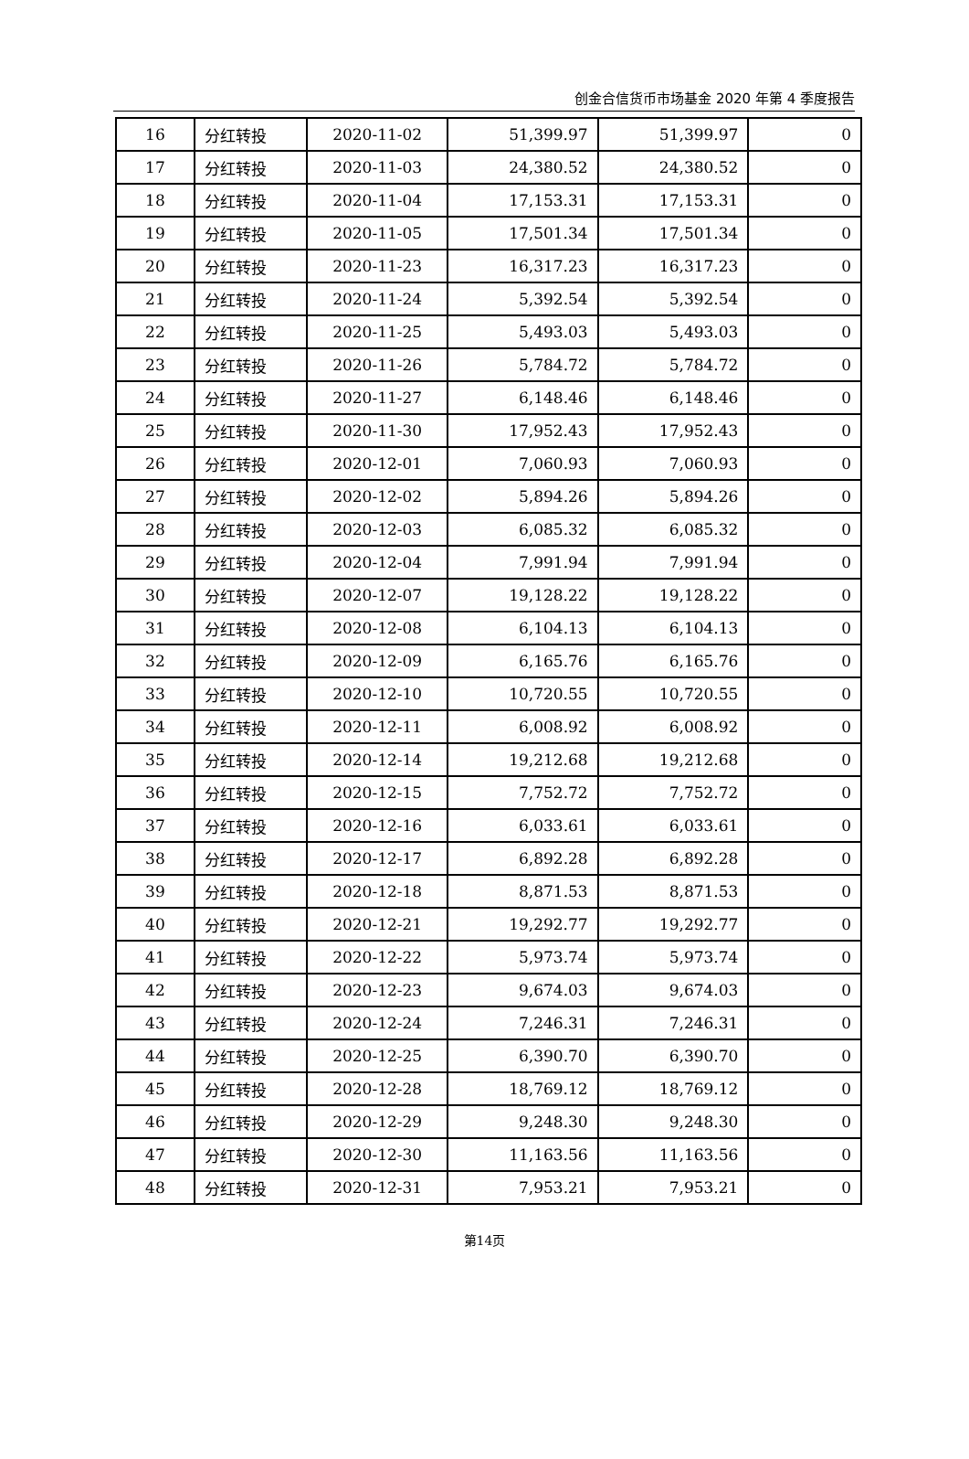创金合信货币市场基金 2020 年第 4 季度报告
| 16 | 分红转投 | 2020-11-02 | 51,399.97 | 51,399.97 | 0 |
| 17 | 分红转投 | 2020-11-03 | 24,380.52 | 24,380.52 | 0 |
| 18 | 分红转投 | 2020-11-04 | 17,153.31 | 17,153.31 | 0 |
| 19 | 分红转投 | 2020-11-05 | 17,501.34 | 17,501.34 | 0 |
| 20 | 分红转投 | 2020-11-23 | 16,317.23 | 16,317.23 | 0 |
| 21 | 分红转投 | 2020-11-24 | 5,392.54 | 5,392.54 | 0 |
| 22 | 分红转投 | 2020-11-25 | 5,493.03 | 5,493.03 | 0 |
| 23 | 分红转投 | 2020-11-26 | 5,784.72 | 5,784.72 | 0 |
| 24 | 分红转投 | 2020-11-27 | 6,148.46 | 6,148.46 | 0 |
| 25 | 分红转投 | 2020-11-30 | 17,952.43 | 17,952.43 | 0 |
| 26 | 分红转投 | 2020-12-01 | 7,060.93 | 7,060.93 | 0 |
| 27 | 分红转投 | 2020-12-02 | 5,894.26 | 5,894.26 | 0 |
| 28 | 分红转投 | 2020-12-03 | 6,085.32 | 6,085.32 | 0 |
| 29 | 分红转投 | 2020-12-04 | 7,991.94 | 7,991.94 | 0 |
| 30 | 分红转投 | 2020-12-07 | 19,128.22 | 19,128.22 | 0 |
| 31 | 分红转投 | 2020-12-08 | 6,104.13 | 6,104.13 | 0 |
| 32 | 分红转投 | 2020-12-09 | 6,165.76 | 6,165.76 | 0 |
| 33 | 分红转投 | 2020-12-10 | 10,720.55 | 10,720.55 | 0 |
| 34 | 分红转投 | 2020-12-11 | 6,008.92 | 6,008.92 | 0 |
| 35 | 分红转投 | 2020-12-14 | 19,212.68 | 19,212.68 | 0 |
| 36 | 分红转投 | 2020-12-15 | 7,752.72 | 7,752.72 | 0 |
| 37 | 分红转投 | 2020-12-16 | 6,033.61 | 6,033.61 | 0 |
| 38 | 分红转投 | 2020-12-17 | 6,892.28 | 6,892.28 | 0 |
| 39 | 分红转投 | 2020-12-18 | 8,871.53 | 8,871.53 | 0 |
| 40 | 分红转投 | 2020-12-21 | 19,292.77 | 19,292.77 | 0 |
| 41 | 分红转投 | 2020-12-22 | 5,973.74 | 5,973.74 | 0 |
| 42 | 分红转投 | 2020-12-23 | 9,674.03 | 9,674.03 | 0 |
| 43 | 分红转投 | 2020-12-24 | 7,246.31 | 7,246.31 | 0 |
| 44 | 分红转投 | 2020-12-25 | 6,390.70 | 6,390.70 | 0 |
| 45 | 分红转投 | 2020-12-28 | 18,769.12 | 18,769.12 | 0 |
| 46 | 分红转投 | 2020-12-29 | 9,248.30 | 9,248.30 | 0 |
| 47 | 分红转投 | 2020-12-30 | 11,163.56 | 11,163.56 | 0 |
| 48 | 分红转投 | 2020-12-31 | 7,953.21 | 7,953.21 | 0 |
第14页